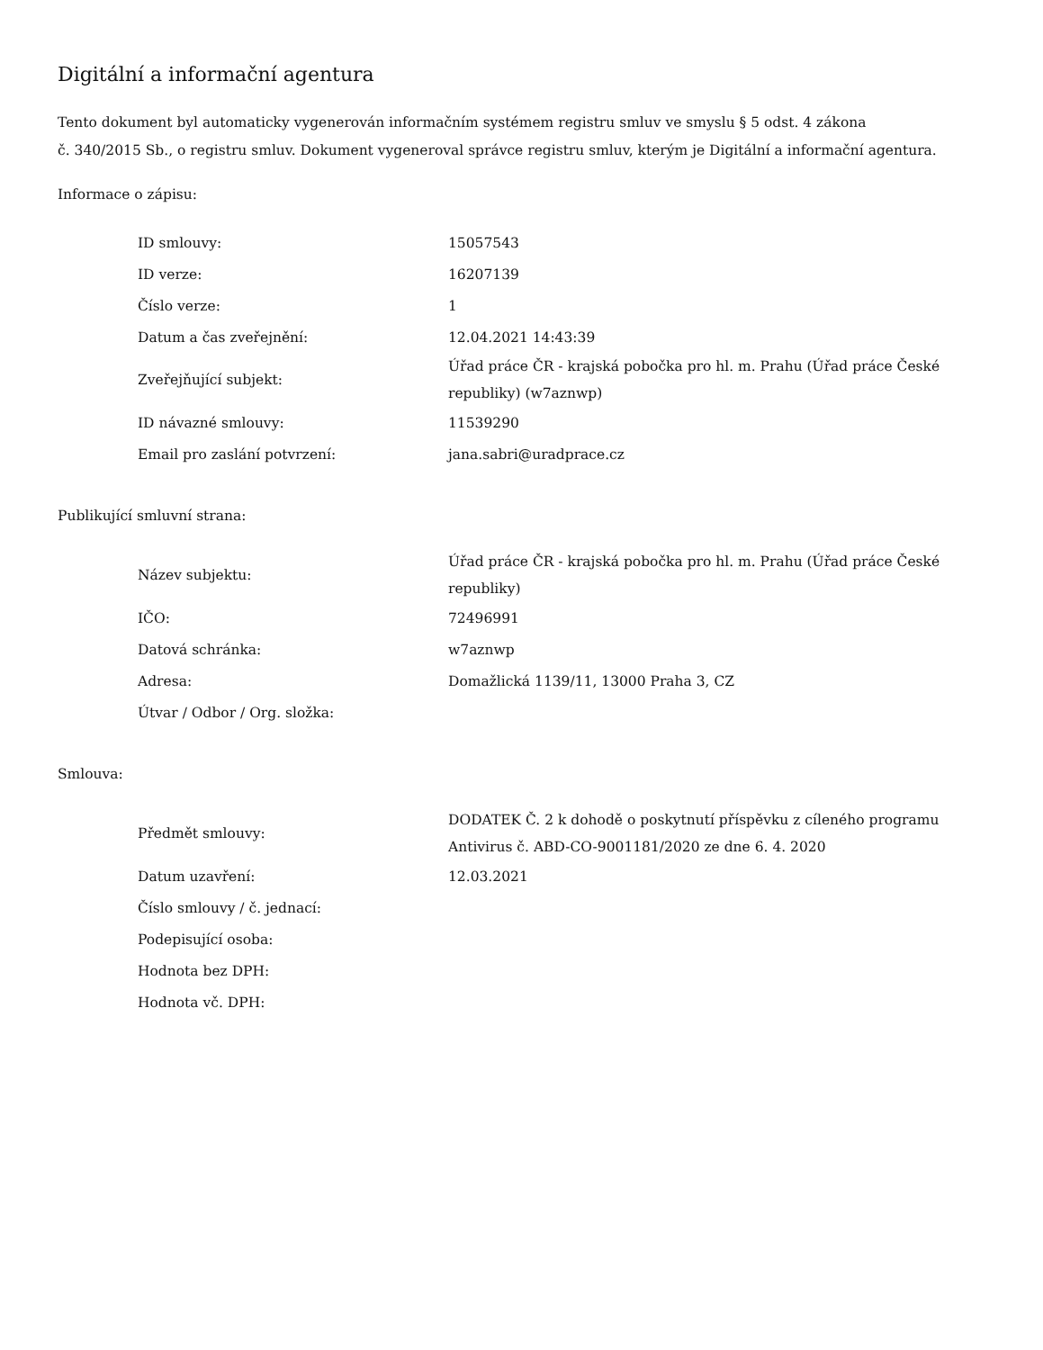Digitální a informační agentura
Tento dokument byl automaticky vygenerován informačním systémem registru smluv ve smyslu § 5 odst. 4 zákona
č. 340/2015 Sb., o registru smluv. Dokument vygeneroval správce registru smluv, kterým je Digitální a informační agentura.
Informace o zápisu:
| ID smlouvy: | 15057543 |
| ID verze: | 16207139 |
| Číslo verze: | 1 |
| Datum a čas zveřejnění: | 12.04.2021 14:43:39 |
| Zveřejňující subjekt: | Úřad práce ČR - krajská pobočka pro hl. m. Prahu (Úřad práce České republiky) (w7aznwp) |
| ID návazné smlouvy: | 11539290 |
| Email pro zaslání potvrzení: | jana.sabri@uradprace.cz |
Publikující smluvní strana:
| Název subjektu: | Úřad práce ČR - krajská pobočka pro hl. m. Prahu (Úřad práce České republiky) |
| IČO: | 72496991 |
| Datová schránka: | w7aznwp |
| Adresa: | Domažlická 1139/11, 13000 Praha 3, CZ |
| Útvar / Odbor / Org. složka: | |
Smlouva:
| Předmět smlouvy: | DODATEK Č. 2 k dohodě o poskytnutí příspěvku z cíleného programu Antivirus č. ABD-CO-9001181/2020 ze dne 6. 4. 2020 |
| Datum uzavření: | 12.03.2021 |
| Číslo smlouvy / č. jednací: | |
| Podepisující osoba: | |
| Hodnota bez DPH: | |
| Hodnota vč. DPH: | |